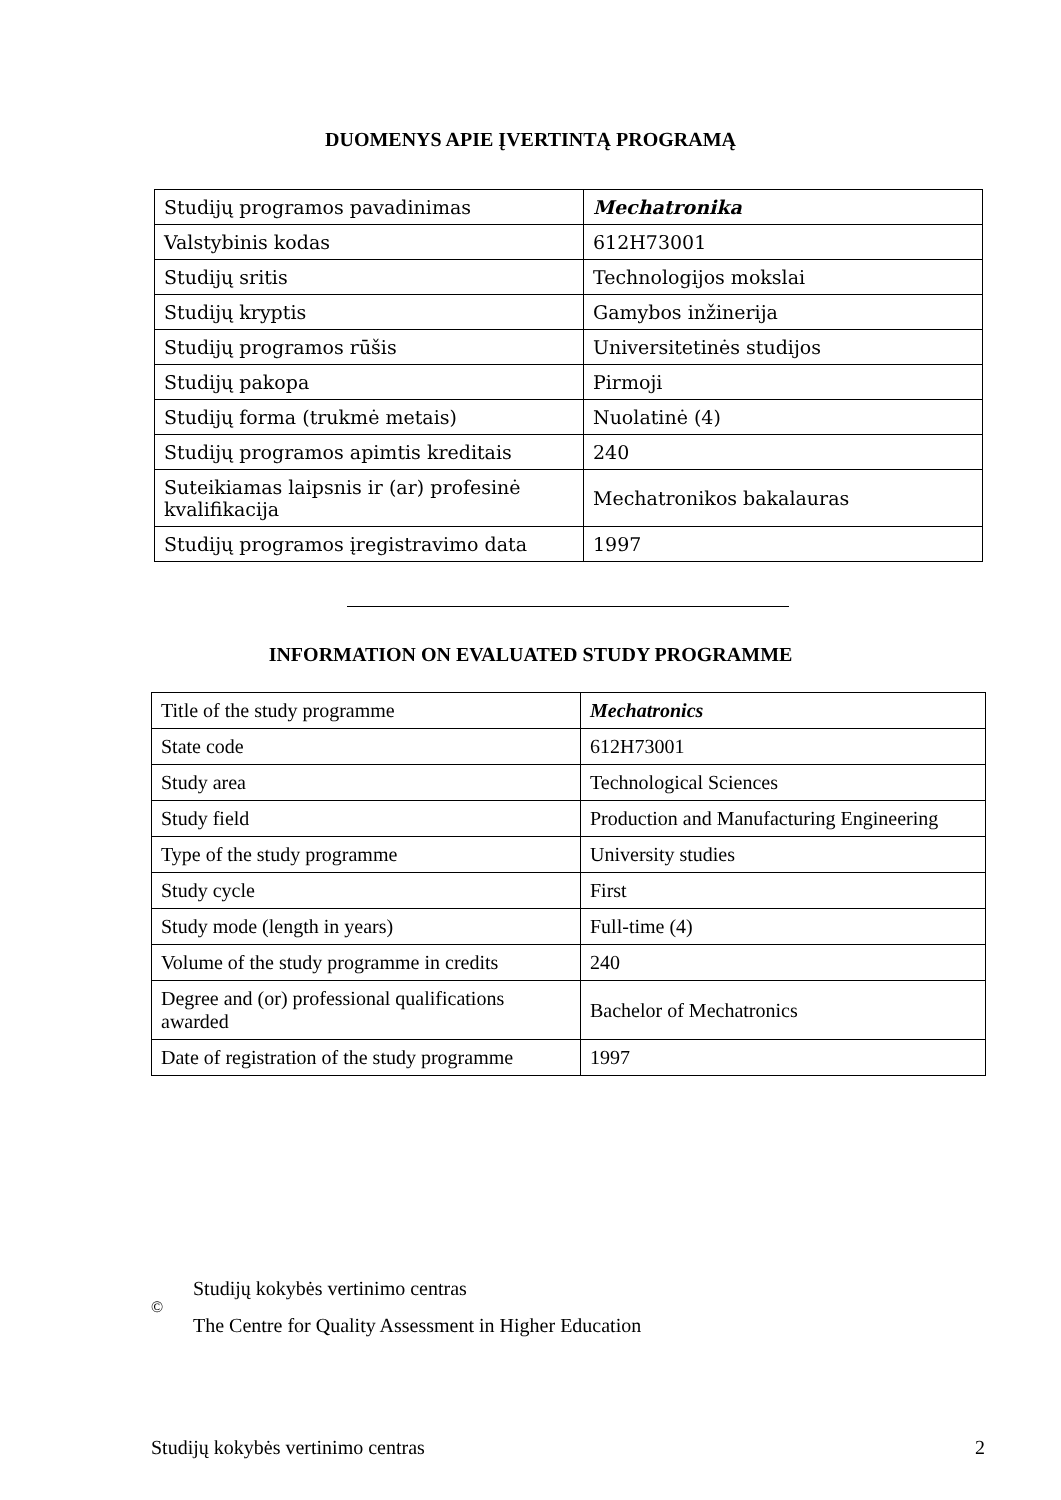DUOMENYS APIE ĮVERTINTĄ PROGRAMĄ
| Studijų programos pavadinimas | Mechatronika |
| Valstybinis kodas | 612H73001 |
| Studijų sritis | Technologijos mokslai |
| Studijų kryptis | Gamybos inžinerija |
| Studijų programos rūšis | Universitetinės studijos |
| Studijų pakopa | Pirmoji |
| Studijų forma (trukmė metais) | Nuolatinė (4) |
| Studijų programos apimtis kreditais | 240 |
| Suteikiamas laipsnis ir (ar) profesinė kvalifikacija | Mechatronikos bakalauras |
| Studijų programos įregistravimo data | 1997 |
INFORMATION ON EVALUATED STUDY PROGRAMME
| Title of the study programme | Mechatronics |
| State code | 612H73001 |
| Study area | Technological Sciences |
| Study field | Production and Manufacturing Engineering |
| Type of the study programme | University studies |
| Study cycle | First |
| Study mode (length in years) | Full-time (4) |
| Volume of the study programme in credits | 240 |
| Degree and (or) professional qualifications awarded | Bachelor of Mechatronics |
| Date of registration of the study programme | 1997 |
©
Studijų kokybės vertinimo centras
The Centre for Quality Assessment in Higher Education
Studijų kokybės vertinimo centras 2